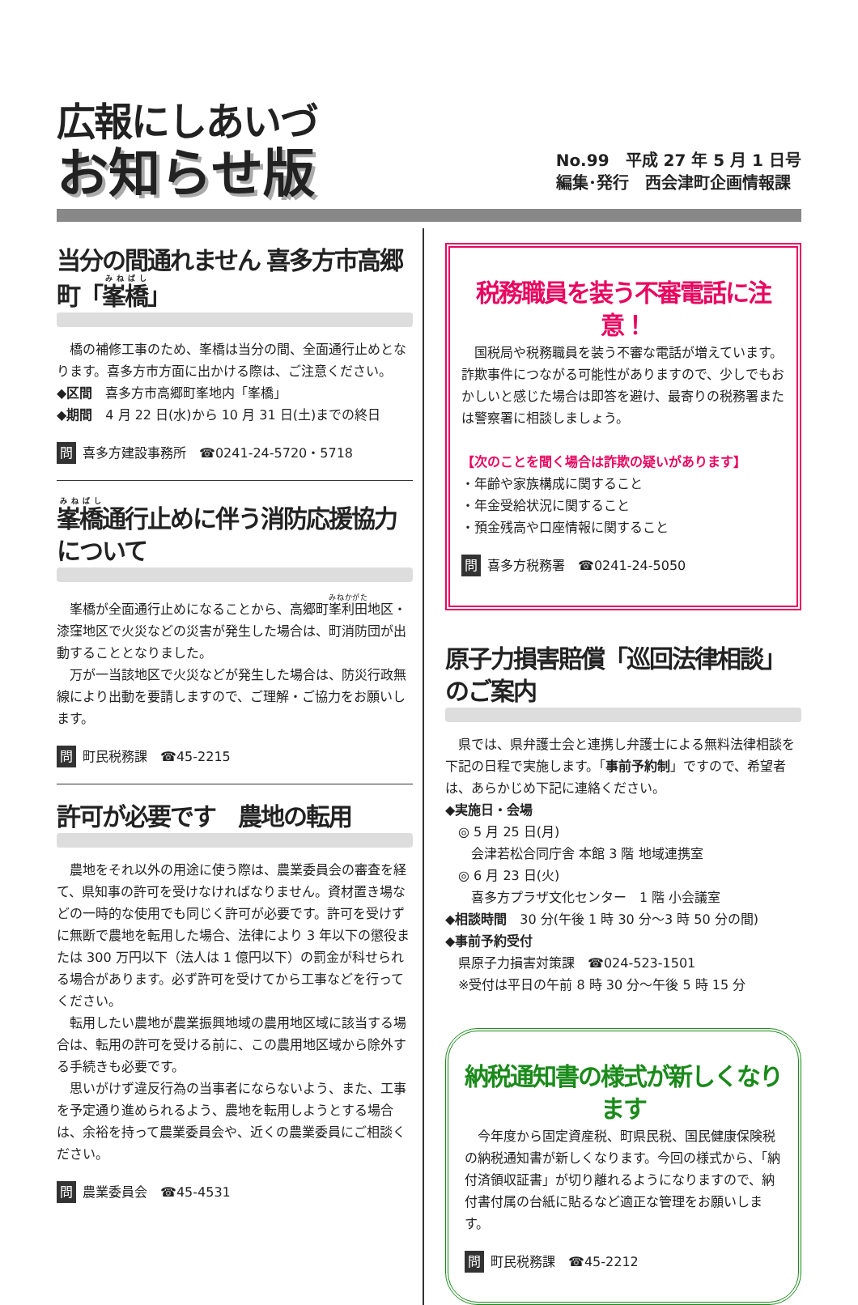広報にしあいづ
お知らせ版
No.99　平成 27 年 5 月 1 日号
編集･発行　西会津町企画情報課
当分の間通れません 喜多方市高郷町「峯橋」
橋の補修工事のため、峯橋は当分の間、全面通行止めとなります。喜多方市方面に出かける際は、ご注意ください。
◆区間　喜多方市高郷町峯地内「峯橋」
◆期間　4 月 22 日(水)から 10 月 31 日(土)までの終日
問 喜多方建設事務所　☎0241-24-5720・5718
峯橋通行止めに伴う消防応援協力について
峯橋が全面通行止めになることから、高郷町峯利田地区・漆窪地区で火災などの災害が発生した場合は、町消防団が出動することとなりました。
万が一当該地区で火災などが発生した場合は、防災行政無線により出動を要請しますので、ご理解・ご協力をお願いします。
問 町民税務課　☎45-2215
許可が必要です　農地の転用
農地をそれ以外の用途に使う際は、農業委員会の審査を経て、県知事の許可を受けなければなりません。資材置き場などの一時的な使用でも同じく許可が必要です。許可を受けずに無断で農地を転用した場合、法律により 3 年以下の懲役または 300 万円以下（法人は 1 億円以下）の罰金が科せられる場合があります。必ず許可を受けてから工事などを行ってください。
転用したい農地が農業振興地域の農用地区域に該当する場合は、転用の許可を受ける前に、この農用地区域から除外する手続きも必要です。
思いがけず違反行為の当事者にならないよう、また、工事を予定通り進められるよう、農地を転用しようとする場合は、余裕を持って農業委員会や、近くの農業委員にご相談ください。
問 農業委員会　☎45-4531
税務職員を装う不審電話に注意！
国税局や税務職員を装う不審な電話が増えています。詐欺事件につながる可能性がありますので、少しでもおかしいと感じた場合は即答を避け、最寄りの税務署または警察署に相談しましょう。
【次のことを聞く場合は詐欺の疑いがあります】
・年齢や家族構成に関すること
・年金受給状況に関すること
・預金残高や口座情報に関すること
問 喜多方税務署　☎0241-24-5050
原子力損害賠償「巡回法律相談」のご案内
県では、県弁護士会と連携し弁護士による無料法律相談を下記の日程で実施します。「事前予約制」ですので、希望者は、あらかじめ下記に連絡ください。
◆実施日・会場
　◎ 5 月 25 日(月)
　　会津若松合同庁舎 本館 3 階 地域連携室
　◎ 6 月 23 日(火)
　　喜多方プラザ文化センター　1 階 小会議室
◆相談時間　30 分(午後 1 時 30 分～3 時 50 分の間)
◆事前予約受付
　県原子力損害対策課　☎024-523-1501
　※受付は平日の午前 8 時 30 分～午後 5 時 15 分
納税通知書の様式が新しくなります
今年度から固定資産税、町県民税、国民健康保険税の納税通知書が新しくなります。今回の様式から、「納付済領収証書」が切り離れるようになりますので、納付書付属の台紙に貼るなど適正な管理をお願いします。
問 町民税務課　☎45-2212